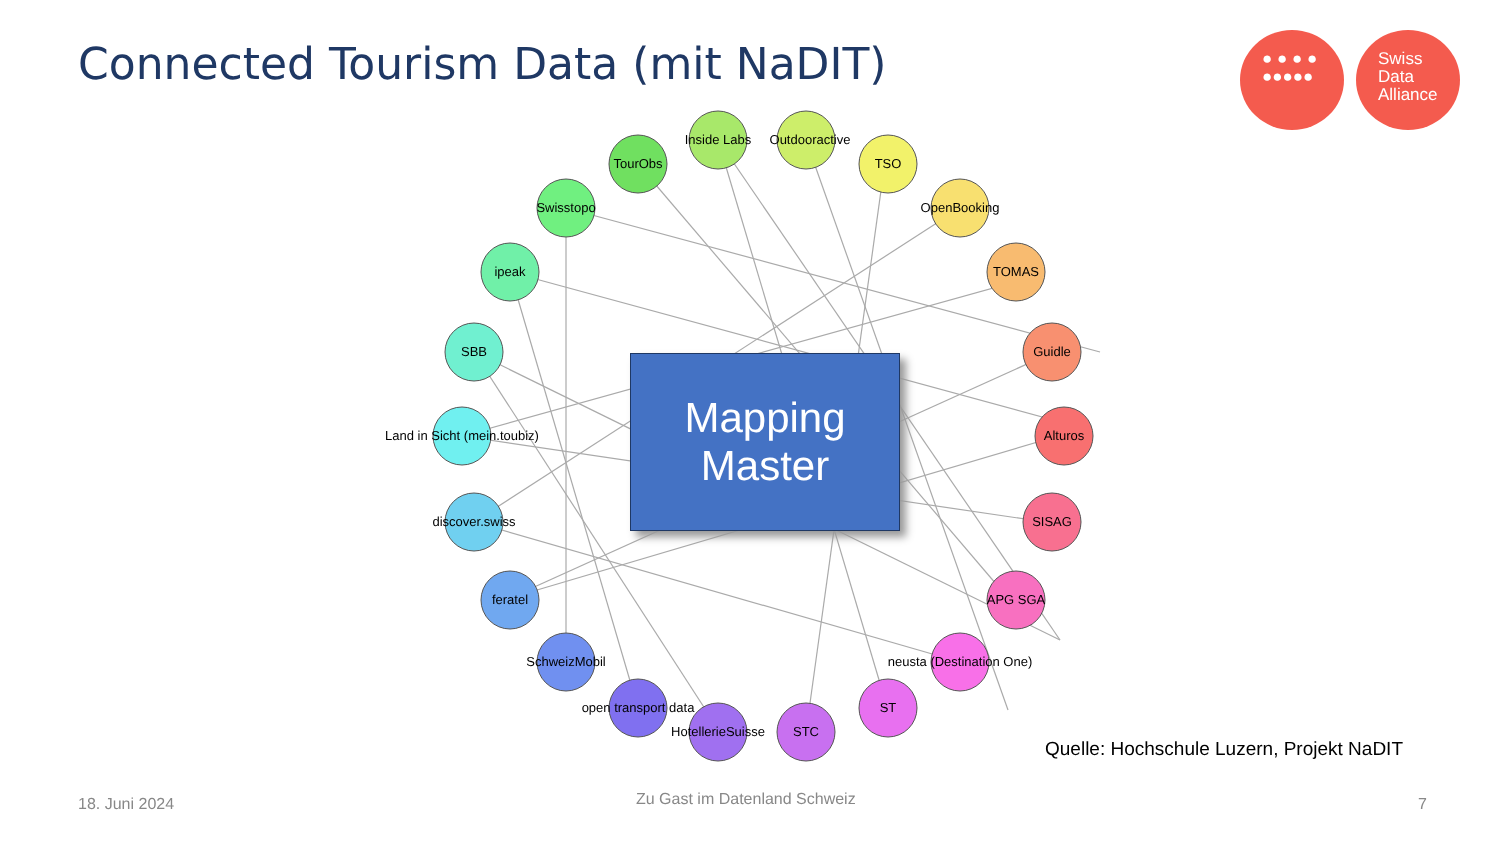Connected Tourism Data (mit NaDIT)
● ● ● ●
●●●●●
Swiss
Data
Alliance
Inside Labs
Outdooractive
TSO
OpenBooking
TOMAS
Guidle
Alturos
SISAG
APG SGA
neusta (Destination One)
ST
STC
HotellerieSuisse
open transport data
SchweizMobil
feratel
discover.swiss
Land in Sicht (mein.toubiz)
SBB
ipeak
Swisstopo
TourObs
Mapping
Master
Quelle: Hochschule Luzern, Projekt NaDIT
18. Juni 2024 Zu Gast im Datenland Schweiz 7